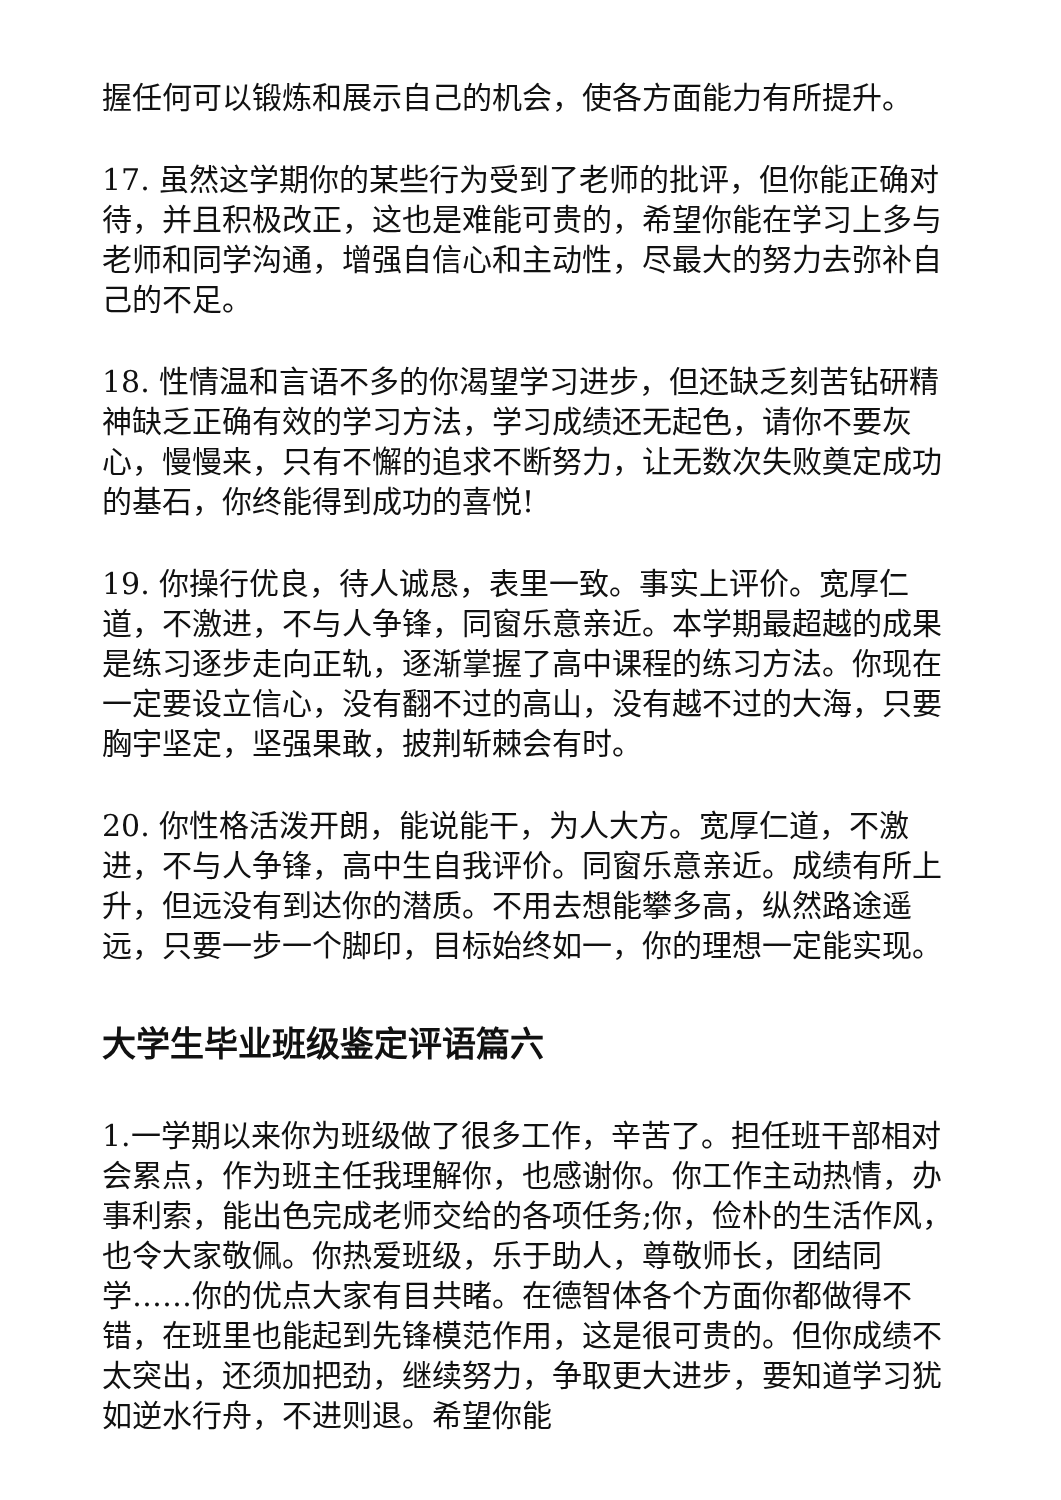握任何可以锻炼和展示自己的机会，使各方面能力有所提升。
17. 虽然这学期你的某些行为受到了老师的批评，但你能正确对待，并且积极改正，这也是难能可贵的，希望你能在学习上多与老师和同学沟通，增强自信心和主动性，尽最大的努力去弥补自己的不足。
18. 性情温和言语不多的你渴望学习进步，但还缺乏刻苦钻研精神缺乏正确有效的学习方法，学习成绩还无起色，请你不要灰心，慢慢来，只有不懈的追求不断努力，让无数次失败奠定成功的基石，你终能得到成功的喜悦!
19. 你操行优良，待人诚恳，表里一致。事实上评价。宽厚仁道，不激进，不与人争锋，同窗乐意亲近。本学期最超越的成果是练习逐步走向正轨，逐渐掌握了高中课程的练习方法。你现在一定要设立信心，没有翻不过的高山，没有越不过的大海，只要胸宇坚定，坚强果敢，披荆斩棘会有时。
20. 你性格活泼开朗，能说能干，为人大方。宽厚仁道，不激进，不与人争锋，高中生自我评价。同窗乐意亲近。成绩有所上升，但远没有到达你的潜质。不用去想能攀多高，纵然路途遥远，只要一步一个脚印，目标始终如一，你的理想一定能实现。
大学生毕业班级鉴定评语篇六
1.一学期以来你为班级做了很多工作，辛苦了。担任班干部相对会累点，作为班主任我理解你，也感谢你。你工作主动热情，办事利索，能出色完成老师交给的各项任务;你，俭朴的生活作风，也令大家敬佩。你热爱班级，乐于助人，尊敬师长，团结同学……你的优点大家有目共睹。在德智体各个方面你都做得不错，在班里也能起到先锋模范作用，这是很可贵的。但你成绩不太突出，还须加把劲，继续努力，争取更大进步，要知道学习犹如逆水行舟，不进则退。希望你能